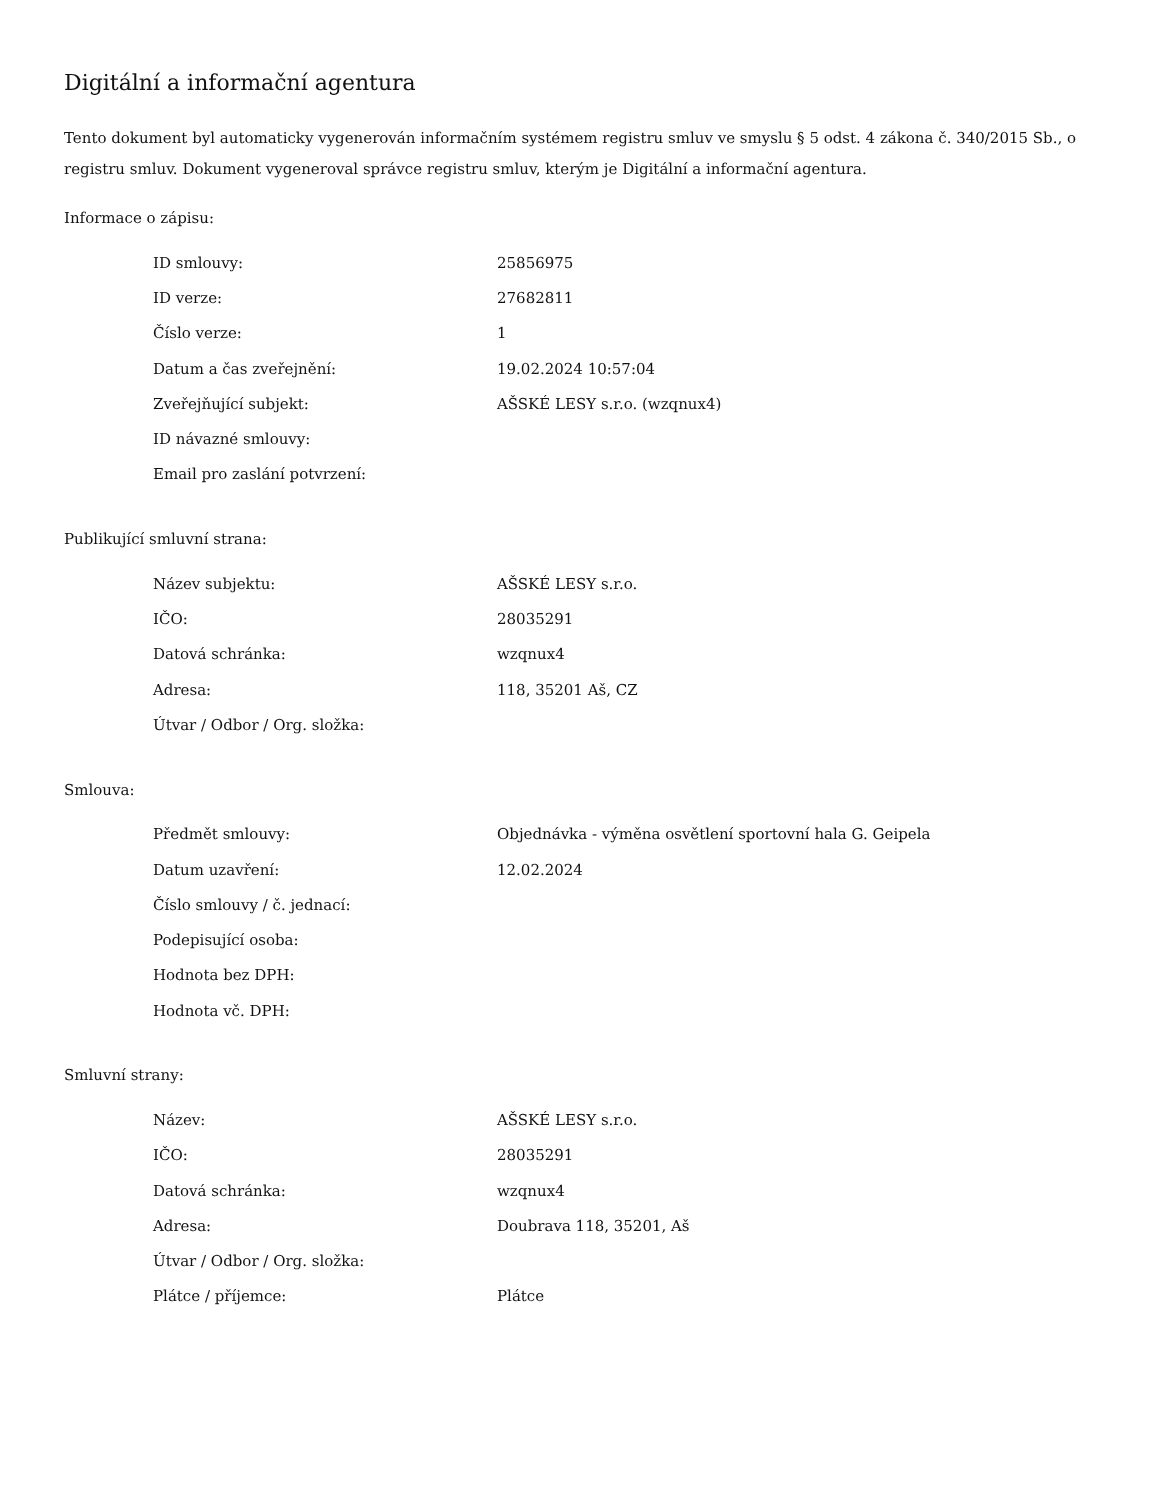Digitální a informační agentura
Tento dokument byl automaticky vygenerován informačním systémem registru smluv ve smyslu § 5 odst. 4 zákona č. 340/2015 Sb., o registru smluv. Dokument vygeneroval správce registru smluv, kterým je Digitální a informační agentura.
Informace o zápisu:
| ID smlouvy: | 25856975 |
| ID verze: | 27682811 |
| Číslo verze: | 1 |
| Datum a čas zveřejnění: | 19.02.2024 10:57:04 |
| Zveřejňující subjekt: | AŠSKÉ LESY s.r.o. (wzqnux4) |
| ID návazné smlouvy: | |
| Email pro zaslání potvrzení: | |
Publikující smluvní strana:
| Název subjektu: | AŠSKÉ LESY s.r.o. |
| IČO: | 28035291 |
| Datová schránka: | wzqnux4 |
| Adresa: | 118, 35201 Aš, CZ |
| Útvar / Odbor / Org. složka: | |
Smlouva:
| Předmět smlouvy: | Objednávka - výměna osvětlení sportovní hala G. Geipela |
| Datum uzavření: | 12.02.2024 |
| Číslo smlouvy / č. jednací: | |
| Podepisující osoba: | |
| Hodnota bez DPH: | |
| Hodnota vč. DPH: | |
Smluvní strany:
| Název: | AŠSKÉ LESY s.r.o. |
| IČO: | 28035291 |
| Datová schránka: | wzqnux4 |
| Adresa: | Doubrava 118, 35201, Aš |
| Útvar / Odbor / Org. složka: | |
| Plátce / příjemce: | Plátce |